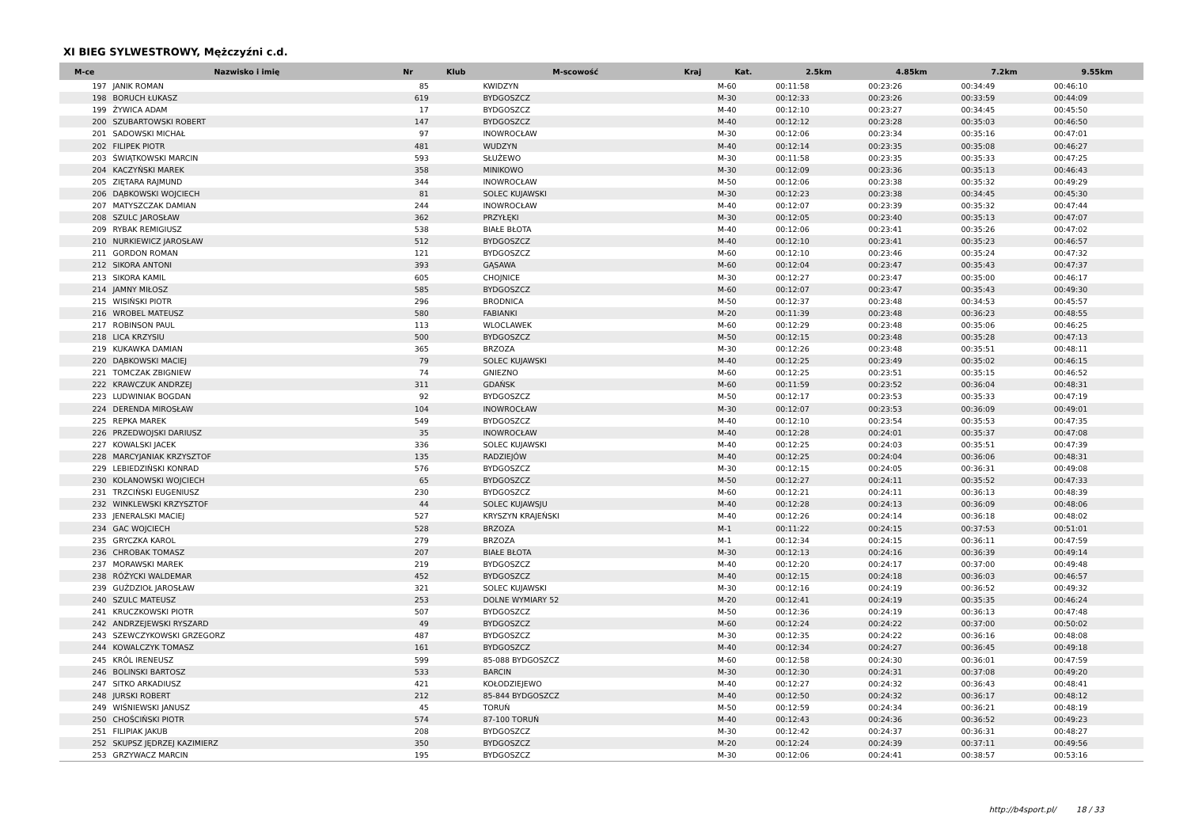XI BIEG SYLWESTROWY, Mężczyźni c.d.
| M-ce | Nazwisko i imię | Nr | Klub | M-scowość | Kraj | Kat. | 2.5km | 4.85km | 7.2km | 9.55km |
| --- | --- | --- | --- | --- | --- | --- | --- | --- | --- | --- |
| 197 | JANIK ROMAN | 85 | | KWIDZYN | | M-60 | 00:11:58 | 00:23:26 | 00:34:49 | 00:46:10 |
| 198 | BORUCH ŁUKASZ | 619 | | BYDGOSZCZ | | M-30 | 00:12:33 | 00:23:26 | 00:33:59 | 00:44:09 |
| 199 | ŻYWICA ADAM | 17 | | BYDGOSZCZ | | M-40 | 00:12:10 | 00:23:27 | 00:34:45 | 00:45:50 |
| 200 | SZUBARTOWSKI ROBERT | 147 | | BYDGOSZCZ | | M-40 | 00:12:12 | 00:23:28 | 00:35:03 | 00:46:50 |
| 201 | SADOWSKI MICHAŁ | 97 | | INOWROCŁAW | | M-30 | 00:12:06 | 00:23:34 | 00:35:16 | 00:47:01 |
| 202 | FILIPEK PIOTR | 481 | | WUDZYN | | M-40 | 00:12:14 | 00:23:35 | 00:35:08 | 00:46:27 |
| 203 | ŚWIĄTKOWSKI MARCIN | 593 | | SŁUŻEWO | | M-30 | 00:11:58 | 00:23:35 | 00:35:33 | 00:47:25 |
| 204 | KACZYŃSKI MAREK | 358 | | MINIKOWO | | M-30 | 00:12:09 | 00:23:36 | 00:35:13 | 00:46:43 |
| 205 | ZIĘTARA RAJMUND | 344 | | INOWROCŁAW | | M-50 | 00:12:06 | 00:23:38 | 00:35:32 | 00:49:29 |
| 206 | DĄBKOWSKI WOJCIECH | 81 | | SOLEC KUJAWSKI | | M-30 | 00:12:23 | 00:23:38 | 00:34:45 | 00:45:30 |
| 207 | MATYSZCZAK DAMIAN | 244 | | INOWROCŁAW | | M-40 | 00:12:07 | 00:23:39 | 00:35:32 | 00:47:44 |
| 208 | SZULC JAROSŁAW | 362 | | PRZYŁĘKI | | M-30 | 00:12:05 | 00:23:40 | 00:35:13 | 00:47:07 |
| 209 | RYBAK REMIGIUSZ | 538 | | BIAŁE BŁOTA | | M-40 | 00:12:06 | 00:23:41 | 00:35:26 | 00:47:02 |
| 210 | NURKIEWICZ JAROSŁAW | 512 | | BYDGOSZCZ | | M-40 | 00:12:10 | 00:23:41 | 00:35:23 | 00:46:57 |
| 211 | GORDON ROMAN | 121 | | BYDGOSZCZ | | M-60 | 00:12:10 | 00:23:46 | 00:35:24 | 00:47:32 |
| 212 | SIKORA ANTONI | 393 | | GĄSAWA | | M-60 | 00:12:04 | 00:23:47 | 00:35:43 | 00:47:37 |
| 213 | SIKORA KAMIL | 605 | | CHOJNICE | | M-30 | 00:12:27 | 00:23:47 | 00:35:00 | 00:46:17 |
| 214 | JAMNY MIŁOSZ | 585 | | BYDGOSZCZ | | M-60 | 00:12:07 | 00:23:47 | 00:35:43 | 00:49:30 |
| 215 | WISIŃSKI PIOTR | 296 | | BRODNICA | | M-50 | 00:12:37 | 00:23:48 | 00:34:53 | 00:45:57 |
| 216 | WROBEL MATEUSZ | 580 | | FABIANKI | | M-20 | 00:11:39 | 00:23:48 | 00:36:23 | 00:48:55 |
| 217 | ROBINSON PAUL | 113 | | WLOCLAWEK | | M-60 | 00:12:29 | 00:23:48 | 00:35:06 | 00:46:25 |
| 218 | LICA KRZYSIU | 500 | | BYDGOSZCZ | | M-50 | 00:12:15 | 00:23:48 | 00:35:28 | 00:47:13 |
| 219 | KUKAWKA DAMIAN | 365 | | BRZOZA | | M-30 | 00:12:26 | 00:23:48 | 00:35:51 | 00:48:11 |
| 220 | DĄBKOWSKI MACIEJ | 79 | | SOLEC KUJAWSKI | | M-40 | 00:12:25 | 00:23:49 | 00:35:02 | 00:46:15 |
| 221 | TOMCZAK ZBIGNIEW | 74 | | GNIEZNO | | M-60 | 00:12:25 | 00:23:51 | 00:35:15 | 00:46:52 |
| 222 | KRAWCZUK ANDRZEJ | 311 | | GDAŃSK | | M-60 | 00:11:59 | 00:23:52 | 00:36:04 | 00:48:31 |
| 223 | LUDWINIAK BOGDAN | 92 | | BYDGOSZCZ | | M-50 | 00:12:17 | 00:23:53 | 00:35:33 | 00:47:19 |
| 224 | DERENDA MIROSŁAW | 104 | | INOWROCŁAW | | M-30 | 00:12:07 | 00:23:53 | 00:36:09 | 00:49:01 |
| 225 | REPKA MAREK | 549 | | BYDGOSZCZ | | M-40 | 00:12:10 | 00:23:54 | 00:35:53 | 00:47:35 |
| 226 | PRZEDWOJSKI DARIUSZ | 35 | | INOWROCŁAW | | M-40 | 00:12:28 | 00:24:01 | 00:35:37 | 00:47:08 |
| 227 | KOWALSKI JACEK | 336 | | SOLEC KUJAWSKI | | M-40 | 00:12:25 | 00:24:03 | 00:35:51 | 00:47:39 |
| 228 | MARCYJANIAK KRZYSZTOF | 135 | | RADZIEJÓW | | M-40 | 00:12:25 | 00:24:04 | 00:36:06 | 00:48:31 |
| 229 | LEBIEDZIŃSKI KONRAD | 576 | | BYDGOSZCZ | | M-30 | 00:12:15 | 00:24:05 | 00:36:31 | 00:49:08 |
| 230 | KOLANOWSKI WOJCIECH | 65 | | BYDGOSZCZ | | M-50 | 00:12:27 | 00:24:11 | 00:35:52 | 00:47:33 |
| 231 | TRZCIŃSKI EUGENIUSZ | 230 | | BYDGOSZCZ | | M-60 | 00:12:21 | 00:24:11 | 00:36:13 | 00:48:39 |
| 232 | WINKLEWSKI KRZYSZTOF | 44 | | SOLEC KUJAWSJU | | M-40 | 00:12:28 | 00:24:13 | 00:36:09 | 00:48:06 |
| 233 | JENERALSKI MACIEJ | 527 | | KRYSZYN KRAJEŃSKI | | M-40 | 00:12:26 | 00:24:14 | 00:36:18 | 00:48:02 |
| 234 | GAC WOJCIECH | 528 | | BRZOZA | | M-1 | 00:11:22 | 00:24:15 | 00:37:53 | 00:51:01 |
| 235 | GRYCZKA KAROL | 279 | | BRZOZA | | M-1 | 00:12:34 | 00:24:15 | 00:36:11 | 00:47:59 |
| 236 | CHROBAK TOMASZ | 207 | | BIAŁE BŁOTA | | M-30 | 00:12:13 | 00:24:16 | 00:36:39 | 00:49:14 |
| 237 | MORAWSKI MAREK | 219 | | BYDGOSZCZ | | M-40 | 00:12:20 | 00:24:17 | 00:37:00 | 00:49:48 |
| 238 | RÓŻYCKI WALDEMAR | 452 | | BYDGOSZCZ | | M-40 | 00:12:15 | 00:24:18 | 00:36:03 | 00:46:57 |
| 239 | GUŹDZIOŁ JAROSŁAW | 321 | | SOLEC KUJAWSKI | | M-30 | 00:12:16 | 00:24:19 | 00:36:52 | 00:49:32 |
| 240 | SZULC MATEUSZ | 253 | | DOLNE WYMIARY 52 | | M-20 | 00:12:41 | 00:24:19 | 00:35:35 | 00:46:24 |
| 241 | KRUCZKOWSKI PIOTR | 507 | | BYDGOSZCZ | | M-50 | 00:12:36 | 00:24:19 | 00:36:13 | 00:47:48 |
| 242 | ANDRZEJEWSKI RYSZARD | 49 | | BYDGOSZCZ | | M-60 | 00:12:24 | 00:24:22 | 00:37:00 | 00:50:02 |
| 243 | SZEWCZYKOWSKI GRZEGORZ | 487 | | BYDGOSZCZ | | M-30 | 00:12:35 | 00:24:22 | 00:36:16 | 00:48:08 |
| 244 | KOWALCZYK TOMASZ | 161 | | BYDGOSZCZ | | M-40 | 00:12:34 | 00:24:27 | 00:36:45 | 00:49:18 |
| 245 | KRÓL IRENEUSZ | 599 | | 85-088 BYDGOSZCZ | | M-60 | 00:12:58 | 00:24:30 | 00:36:01 | 00:47:59 |
| 246 | BOLINSKI BARTOSZ | 533 | | BARCIN | | M-30 | 00:12:30 | 00:24:31 | 00:37:08 | 00:49:20 |
| 247 | SITKO ARKADIUSZ | 421 | | KOŁODZIEJEWO | | M-40 | 00:12:27 | 00:24:32 | 00:36:43 | 00:48:41 |
| 248 | JURSKI ROBERT | 212 | | 85-844 BYDGOSZCZ | | M-40 | 00:12:50 | 00:24:32 | 00:36:17 | 00:48:12 |
| 249 | WIŚNIEWSKI JANUSZ | 45 | | TORUŃ | | M-50 | 00:12:59 | 00:24:34 | 00:36:21 | 00:48:19 |
| 250 | CHOŚCIŃSKI PIOTR | 574 | | 87-100 TORUŃ | | M-40 | 00:12:43 | 00:24:36 | 00:36:52 | 00:49:23 |
| 251 | FILIPIAK JAKUB | 208 | | BYDGOSZCZ | | M-30 | 00:12:42 | 00:24:37 | 00:36:31 | 00:48:27 |
| 252 | SKUPSZ JĘDRZEJ KAZIMIERZ | 350 | | BYDGOSZCZ | | M-20 | 00:12:24 | 00:24:39 | 00:37:11 | 00:49:56 |
| 253 | GRZYWACZ MARCIN | 195 | | BYDGOSZCZ | | M-30 | 00:12:06 | 00:24:41 | 00:38:57 | 00:53:16 |
http://b4sport.pl/ 18 / 33